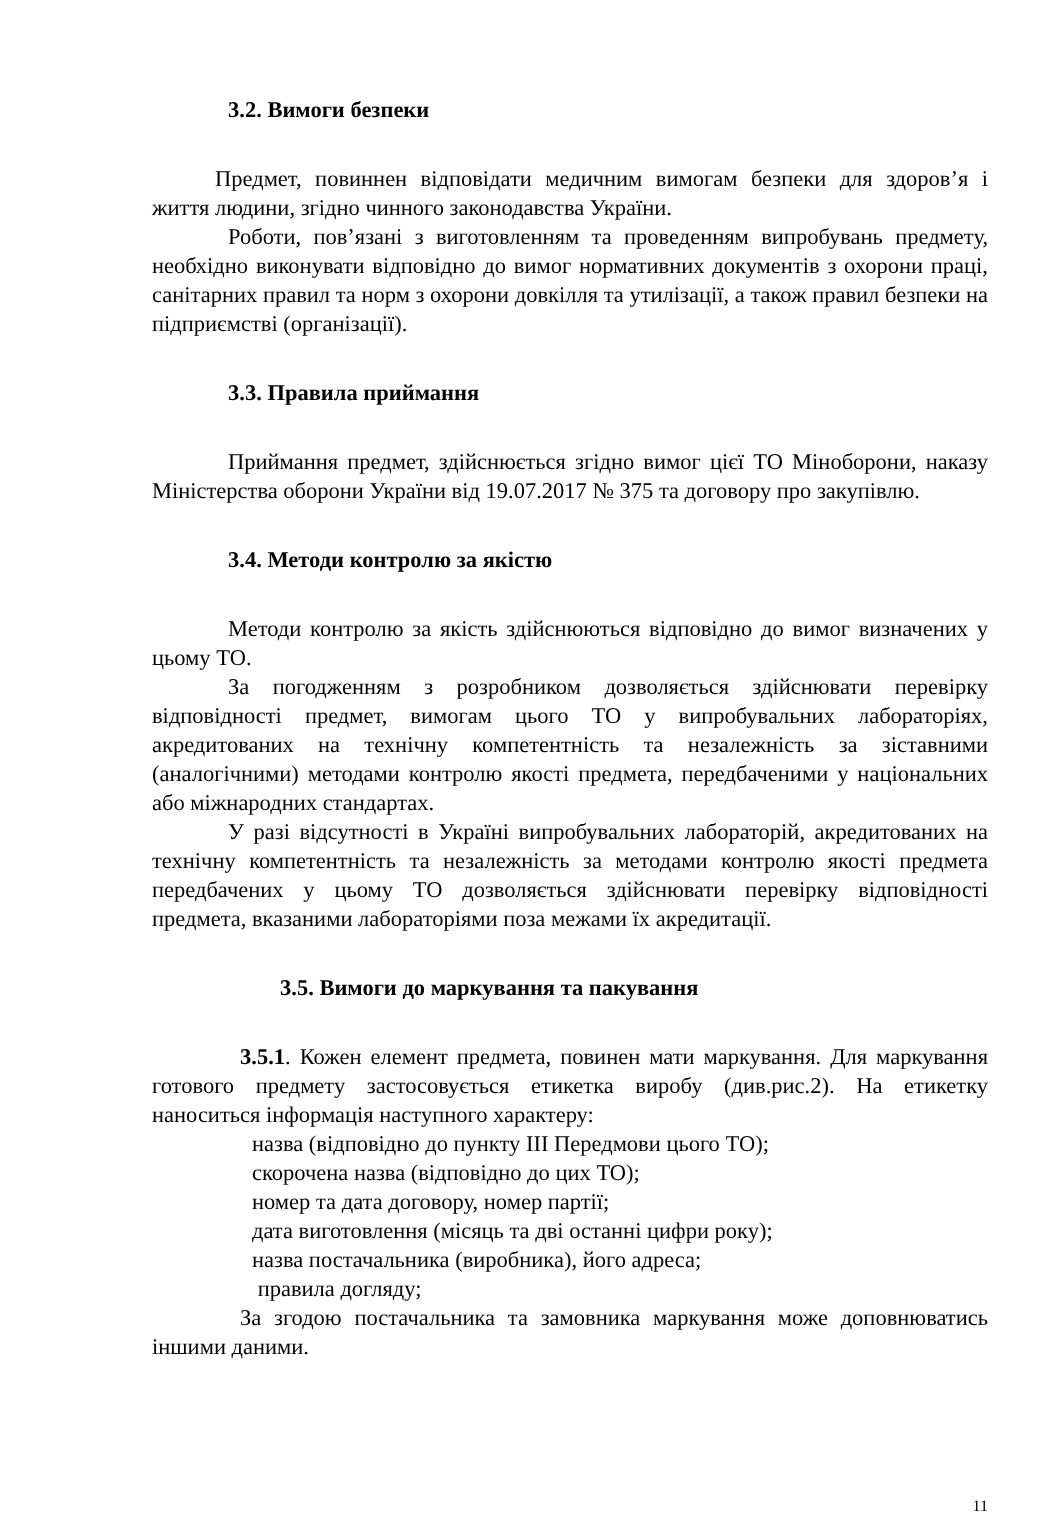3.2. Вимоги безпеки
Предмет, повиннен відповідати медичним вимогам безпеки для здоров’я і життя людини, згідно чинного законодавства України.
Роботи, пов’язані з виготовленням та проведенням випробувань предмету, необхідно виконувати відповідно до вимог нормативних документів з охорони праці, санітарних правил та норм з охорони довкілля та утилізації, а також правил безпеки на підприємстві (організації).
3.3. Правила приймання
Приймання предмет, здійснюється згідно вимог цієї ТО Міноборони, наказу Міністерства оборони України від 19.07.2017 № 375 та договору про закупівлю.
3.4. Методи контролю за якістю
Методи контролю за якість здійснюються відповідно до вимог визначених у цьому ТО.
За погодженням з розробником дозволяється здійснювати перевірку відповідності предмет, вимогам цього ТО у випробувальних лабораторіях, акредитованих на технічну компетентність та незалежність за зіставними (аналогічними) методами контролю якості предмета, передбаченими у національних або міжнародних стандартах.
У разі відсутності в Україні випробувальних лабораторій, акредитованих на технічну компетентність та незалежність за методами контролю якості предмета передбачених у цьому ТО дозволяється здійснювати перевірку відповідності предмета, вказаними лабораторіями поза межами їх акредитації.
3.5. Вимоги до маркування та пакування
3.5.1. Кожен елемент предмета, повинен мати маркування. Для маркування готового предмету застосовується етикетка виробу (див.рис.2). На етикетку наноситься інформація наступного характеру:
назва (відповідно до пункту ІІІ Передмови цього ТО);
скорочена назва (відповідно до цих ТО);
номер та дата договору, номер партії;
дата виготовлення (місяць та дві останні цифри року);
назва постачальника (виробника), його адреса;
правила догляду;
За згодою постачальника та замовника маркування може доповнюватись іншими даними.
11